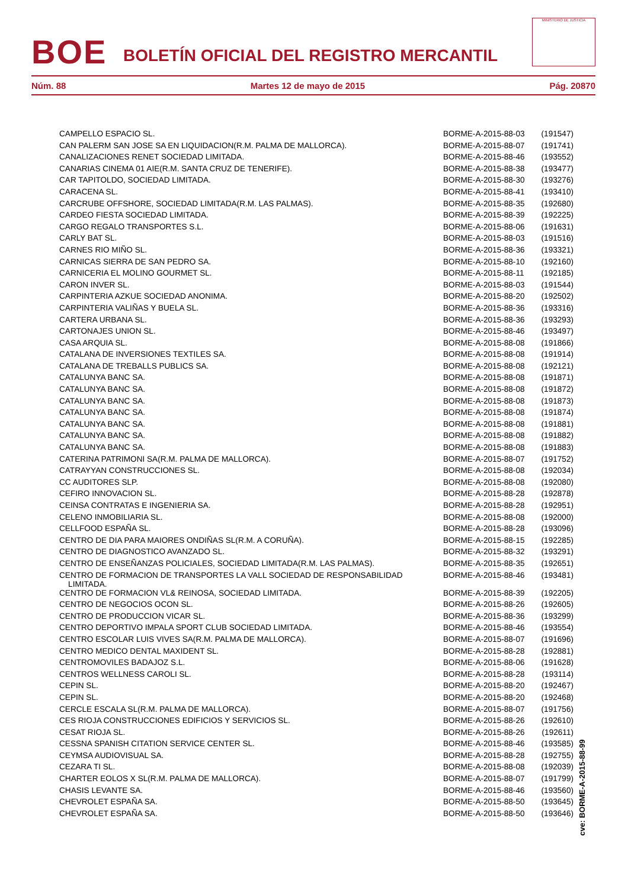BOE
BOLETÍN OFICIAL DEL REGISTRO MERCANTIL
MINISTERIO DE JUSTICIA
Núm. 88 Martes 12 de mayo de 2015 Pág. 20870
| CAMPELLO ESPACIO SL. | BORME-A-2015-88-03 | (191547) |
| CAN PALERM SAN JOSE SA EN LIQUIDACION(R.M. PALMA DE MALLORCA). | BORME-A-2015-88-07 | (191741) |
| CANALIZACIONES RENET SOCIEDAD LIMITADA. | BORME-A-2015-88-46 | (193552) |
| CANARIAS CINEMA 01 AIE(R.M. SANTA CRUZ DE TENERIFE). | BORME-A-2015-88-38 | (193477) |
| CAR TAPITOLDO, SOCIEDAD LIMITADA. | BORME-A-2015-88-30 | (193276) |
| CARACENA SL. | BORME-A-2015-88-41 | (193410) |
| CARCRUBE OFFSHORE, SOCIEDAD LIMITADA(R.M. LAS PALMAS). | BORME-A-2015-88-35 | (192680) |
| CARDEO FIESTA SOCIEDAD LIMITADA. | BORME-A-2015-88-39 | (192225) |
| CARGO REGALO TRANSPORTES S.L. | BORME-A-2015-88-06 | (191631) |
| CARLY BAT SL. | BORME-A-2015-88-03 | (191516) |
| CARNES RIO MIÑO SL. | BORME-A-2015-88-36 | (193321) |
| CARNICAS SIERRA DE SAN PEDRO SA. | BORME-A-2015-88-10 | (192160) |
| CARNICERIA EL MOLINO GOURMET SL. | BORME-A-2015-88-11 | (192185) |
| CARON INVER SL. | BORME-A-2015-88-03 | (191544) |
| CARPINTERIA AZKUE SOCIEDAD ANONIMA. | BORME-A-2015-88-20 | (192502) |
| CARPINTERIA VALIÑAS Y BUELA SL. | BORME-A-2015-88-36 | (193316) |
| CARTERA URBANA SL. | BORME-A-2015-88-36 | (193293) |
| CARTONAJES UNION SL. | BORME-A-2015-88-46 | (193497) |
| CASA ARQUIA SL. | BORME-A-2015-88-08 | (191866) |
| CATALANA DE INVERSIONES TEXTILES SA. | BORME-A-2015-88-08 | (191914) |
| CATALANA DE TREBALLS PUBLICS SA. | BORME-A-2015-88-08 | (192121) |
| CATALUNYA BANC SA. | BORME-A-2015-88-08 | (191871) |
| CATALUNYA BANC SA. | BORME-A-2015-88-08 | (191872) |
| CATALUNYA BANC SA. | BORME-A-2015-88-08 | (191873) |
| CATALUNYA BANC SA. | BORME-A-2015-88-08 | (191874) |
| CATALUNYA BANC SA. | BORME-A-2015-88-08 | (191881) |
| CATALUNYA BANC SA. | BORME-A-2015-88-08 | (191882) |
| CATALUNYA BANC SA. | BORME-A-2015-88-08 | (191883) |
| CATERINA PATRIMONI SA(R.M. PALMA DE MALLORCA). | BORME-A-2015-88-07 | (191752) |
| CATRAYYAN CONSTRUCCIONES SL. | BORME-A-2015-88-08 | (192034) |
| CC AUDITORES SLP. | BORME-A-2015-88-08 | (192080) |
| CEFIRO INNOVACION SL. | BORME-A-2015-88-28 | (192878) |
| CEINSA CONTRATAS E INGENIERIA SA. | BORME-A-2015-88-28 | (192951) |
| CELENO INMOBILIARIA SL. | BORME-A-2015-88-08 | (192000) |
| CELLFOOD ESPAÑA SL. | BORME-A-2015-88-28 | (193096) |
| CENTRO DE DIA PARA MAIORES ONDIÑAS SL(R.M. A CORUÑA). | BORME-A-2015-88-15 | (192285) |
| CENTRO DE DIAGNOSTICO AVANZADO SL. | BORME-A-2015-88-32 | (193291) |
| CENTRO DE ENSEÑANZAS POLICIALES, SOCIEDAD LIMITADA(R.M. LAS PALMAS). | BORME-A-2015-88-35 | (192651) |
| CENTRO DE FORMACION DE TRANSPORTES LA VALL SOCIEDAD DE RESPONSABILIDAD LIMITADA. | BORME-A-2015-88-46 | (193481) |
| CENTRO DE FORMACION VL& REINOSA, SOCIEDAD LIMITADA. | BORME-A-2015-88-39 | (192205) |
| CENTRO DE NEGOCIOS OCON SL. | BORME-A-2015-88-26 | (192605) |
| CENTRO DE PRODUCCION VICAR SL. | BORME-A-2015-88-36 | (193299) |
| CENTRO DEPORTIVO IMPALA SPORT CLUB SOCIEDAD LIMITADA. | BORME-A-2015-88-46 | (193554) |
| CENTRO ESCOLAR LUIS VIVES SA(R.M. PALMA DE MALLORCA). | BORME-A-2015-88-07 | (191696) |
| CENTRO MEDICO DENTAL MAXIDENT SL. | BORME-A-2015-88-28 | (192881) |
| CENTROMOVILES BADAJOZ S.L. | BORME-A-2015-88-06 | (191628) |
| CENTROS WELLNESS CAROLI SL. | BORME-A-2015-88-28 | (193114) |
| CEPIN SL. | BORME-A-2015-88-20 | (192467) |
| CEPIN SL. | BORME-A-2015-88-20 | (192468) |
| CERCLE ESCALA SL(R.M. PALMA DE MALLORCA). | BORME-A-2015-88-07 | (191756) |
| CES RIOJA CONSTRUCCIONES EDIFICIOS Y SERVICIOS SL. | BORME-A-2015-88-26 | (192610) |
| CESAT RIOJA SL. | BORME-A-2015-88-26 | (192611) |
| CESSNA SPANISH CITATION SERVICE CENTER SL. | BORME-A-2015-88-46 | (193585) |
| CEYMSA AUDIOVISUAL SA. | BORME-A-2015-88-28 | (192755) |
| CEZARA TI SL. | BORME-A-2015-88-08 | (192039) |
| CHARTER EOLOS X SL(R.M. PALMA DE MALLORCA). | BORME-A-2015-88-07 | (191799) |
| CHASIS LEVANTE SA. | BORME-A-2015-88-46 | (193560) |
| CHEVROLET ESPAÑA SA. | BORME-A-2015-88-50 | (193645) |
| CHEVROLET ESPAÑA SA. | BORME-A-2015-88-50 | (193646) |
cve: BORME-A-2015-88-99